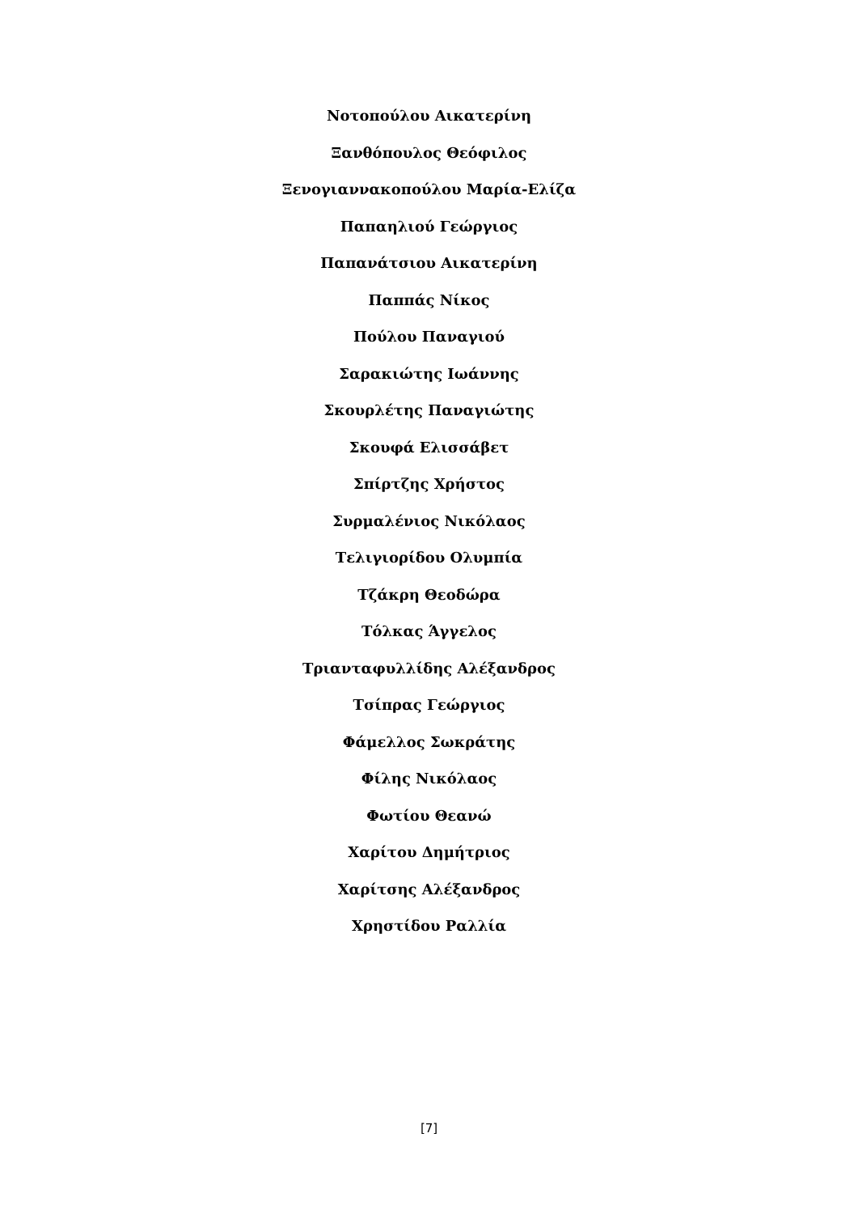Νοτοπούλου Αικατερίνη
Ξανθόπουλος Θεόφιλος
Ξενογιαννακοπούλου Μαρία-Ελίζα
Παπαηλιού Γεώργιος
Παπανάτσιου Αικατερίνη
Παππάς Νίκος
Πούλου Παναγιού
Σαρακιώτης Ιωάννης
Σκουρλέτης Παναγιώτης
Σκουφά Ελισσάβετ
Σπίρτζης Χρήστος
Συρμαλένιος Νικόλαος
Τελιγιορίδου Ολυμπία
Τζάκρη Θεοδώρα
Τόλκας Άγγελος
Τριανταφυλλίδης Αλέξανδρος
Τσίπρας Γεώργιος
Φάμελλος Σωκράτης
Φίλης Νικόλαος
Φωτίου Θεανώ
Χαρίτου Δημήτριος
Χαρίτσης Αλέξανδρος
Χρηστίδου Ραλλία
[7]